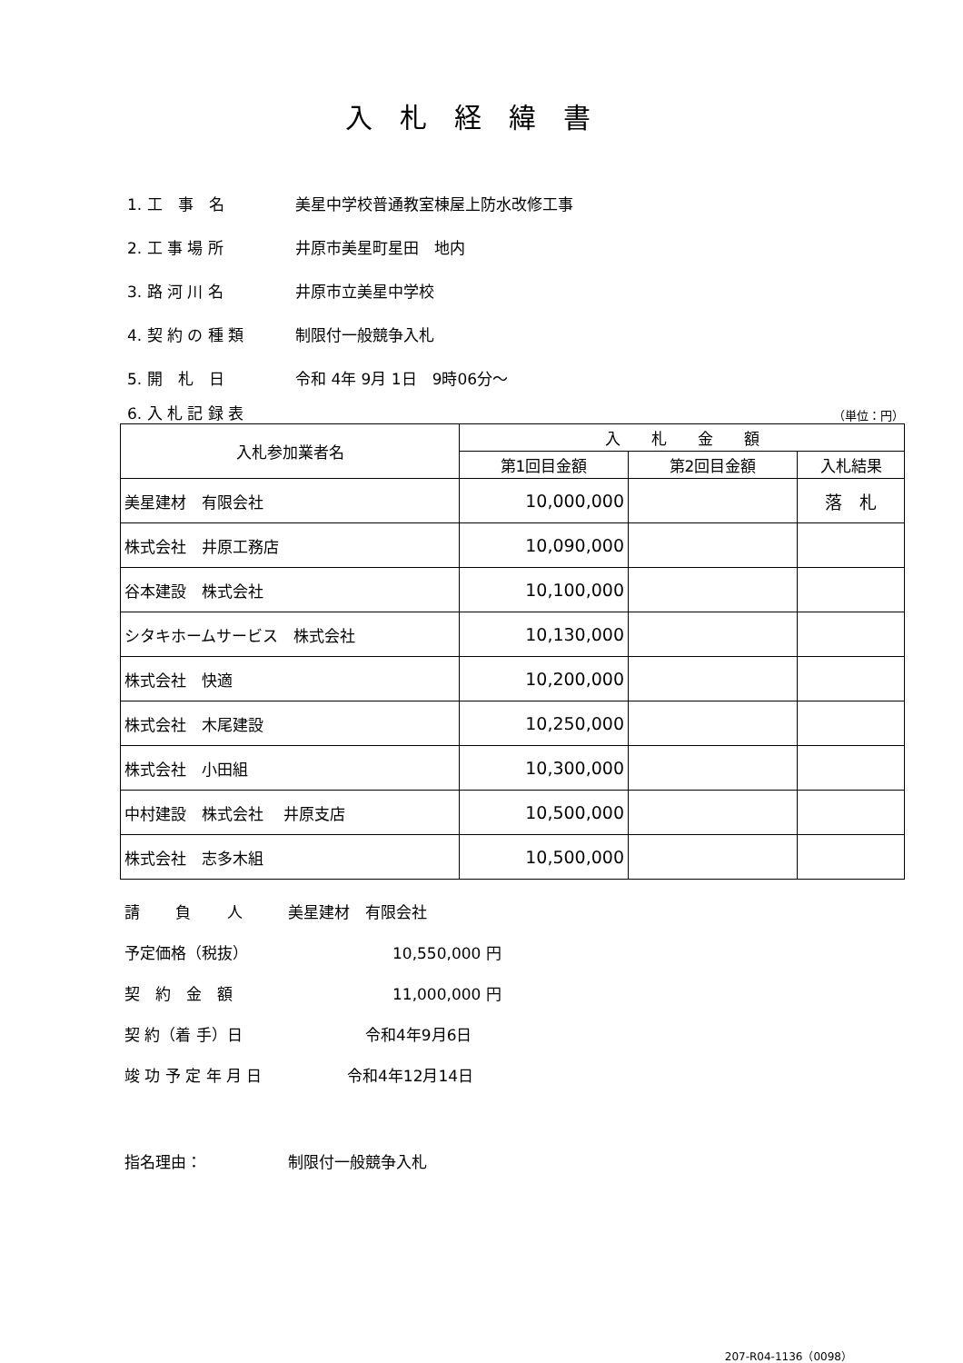入札経緯書
1. 工　事　名 美星中学校普通教室棟屋上防水改修工事
2. 工 事 場 所 井原市美星町星田　地内
3. 路 河 川 名 井原市立美星中学校
4. 契 約 の 種 類 制限付一般競争入札
5. 開　札　日 令和 4年 9月 1日　9時06分～
6. 入 札 記 録 表 （単位：円）
| 入札参加業者名 | 入 札 金 額 | | |
| --- | --- | --- | --- |
| | 第1回目金額 | 第2回目金額 | 入札結果 |
| 美星建材 有限会社 | 10,000,000 | | 落 札 |
| 株式会社 井原工務店 | 10,090,000 | | |
| 谷本建設 株式会社 | 10,100,000 | | |
| シタキホームサービス 株式会社 | 10,130,000 | | |
| 株式会社 快適 | 10,200,000 | | |
| 株式会社 木尾建設 | 10,250,000 | | |
| 株式会社 小田組 | 10,300,000 | | |
| 中村建設 株式会社 井原支店 | 10,500,000 | | |
| 株式会社 志多木組 | 10,500,000 | | |
請　　 負　　 人 美星建材　有限会社
予定価格（税抜） 10,550,000 円
契　約　金　額 11,000,000 円
契 約（着 手）日 令和4年9月6日
竣 功 予 定 年 月 日 令和4年12月14日
指名理由： 制限付一般競争入札
207-R04-1136（0098）